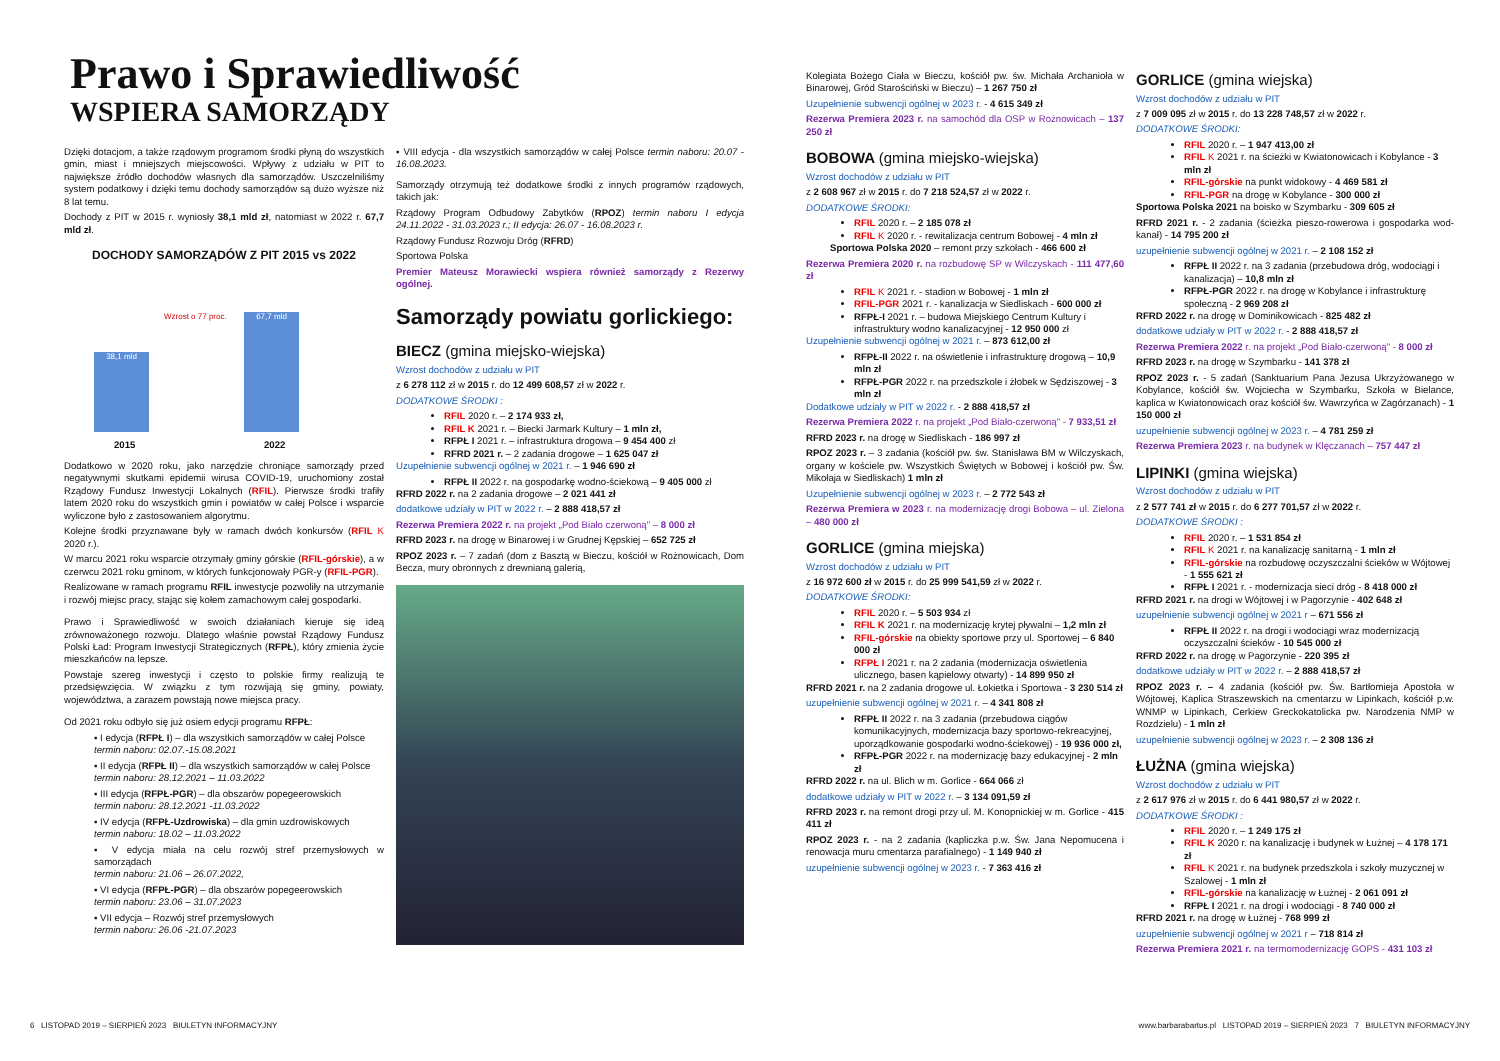Prawo i Sprawiedliwość
WSPIERA SAMORZĄDY
Dzięki dotacjom, a także rządowym programom środki płyną do wszystkich gmin, miast i mniejszych miejscowości. Wpływy z udziału w PIT to największe źródło dochodów własnych dla samorządów. Uszczelniliśmy system podatkowy i dzięki temu dochody samorządów są dużo wyższe niż 8 lat temu.
Dochody z PIT w 2015 r. wyniosły 38,1 mld zł, natomiast w 2022 r. 67,7 mld zł.
DOCHODY SAMORZĄDÓW Z PIT 2015 vs 2022
38,1 mld 67,7 mld
Wzrost o 77 proc.
2015 2022
Dodatkowo w 2020 roku, jako narzędzie chroniące samorządy przed negatywnymi skutkami epidemii wirusa COVID-19, uruchomiony został Rządowy Fundusz Inwestycji Lokalnych (RFIL). Pierwsze środki trafiły latem 2020 roku do wszystkich gmin i powiatów w całej Polsce i wsparcie wyliczone było z zastosowaniem algorytmu.
Kolejne środki przyznawane były w ramach dwóch konkursów (RFIL K 2020 r.).
W marcu 2021 roku wsparcie otrzymały gminy górskie (RFIL-górskie), a w czerwcu 2021 roku gminom, w których funkcjonowały PGR-y (RFIL-PGR).
Realizowane w ramach programu RFIL inwestycje pozwoliły na utrzymanie i rozwój miejsc pracy, stając się kołem zamachowym całej gospodarki.
Prawo i Sprawiedliwość w swoich działaniach kieruje się ideą zrównoważonego rozwoju. Dlatego właśnie powstał Rządowy Fundusz Polski Ład: Program Inwestycji Strategicznych (RFPŁ), który zmienia życie mieszkańców na lepsze.
Powstaje szereg inwestycji i często to polskie firmy realizują te przedsięwzięcia. W związku z tym rozwijają się gminy, powiaty, województwa, a zarazem powstają nowe miejsca pracy.
Od 2021 roku odbyło się już osiem edycji programu RFPŁ:
▪ I edycja (RFPŁ I) – dla wszystkich samorządów w całej Polsce
termin naboru: 02.07.-15.08.2021
▪ II edycja (RFPŁ II) – dla wszystkich samorządów w całej Polsce
termin naboru: 28.12.2021 – 11.03.2022
▪ III edycja (RFPŁ-PGR) – dla obszarów popegeerowskich
termin naboru: 28.12.2021 -11.03.2022
▪ IV edycja (RFPŁ-Uzdrowiska) – dla gmin uzdrowiskowych
termin naboru: 18.02 – 11.03.2022
▪ V edycja miała na celu rozwój stref przemysłowych w samorządach
termin naboru: 21.06 – 26.07.2022,
▪ VI edycja (RFPŁ-PGR) – dla obszarów popegeerowskich
termin naboru: 23.06 – 31.07.2023
▪ VII edycja – Rozwój stref przemysłowych
termin naboru: 26.06 -21.07.2023
▪ VIII edycja - dla wszystkich samorządów w całej Polsce termin naboru: 20.07 - 16.08.2023.
Samorządy otrzymują też dodatkowe środki z innych programów rządowych, takich jak:
Rządowy Program Odbudowy Zabytków (RPOZ) termin naboru I edycja 24.11.2022 - 31.03.2023 r.; II edycja: 26.07 - 16.08.2023 r.
Rządowy Fundusz Rozwoju Dróg (RFRD)
Sportowa Polska
Premier Mateusz Morawiecki wspiera również samorządy z Rezerwy ogólnej.
Samorządy powiatu gorlickiego:
BIECZ (gmina miejsko-wiejska)
Wzrost dochodów z udziału w PIT
z 6 278 112 zł w 2015 r. do 12 499 608,57 zł w 2022 r.
DODATKOWE ŚRODKI :
RFIL 2020 r. – 2 174 933 zł,
RFIL K 2021 r. – Biecki Jarmark Kultury – 1 mln zł,
RFPŁ I 2021 r. – infrastruktura drogowa – 9 454 400 zł
RFRD 2021 r. – 2 zadania drogowe – 1 625 047 zł
Uzupełnienie subwencji ogólnej w 2021 r. – 1 946 690 zł
RFPŁ II 2022 r. na gospodarkę wodno-ściekową – 9 405 000 zł
RFRD 2022 r. na 2 zadania drogowe – 2 021 441 zł
dodatkowe udziały w PIT w 2022 r. – 2 888 418,57 zł
Rezerwa Premiera 2022 r. na projekt „Pod Biało czerwoną" – 8 000 zł
RFRD 2023 r. na drogę w Binarowej i w Grudnej Kępskiej – 652 725 zł
RPOZ 2023 r. – 7 zadań (dom z Basztą w Bieczu, kościół w Rożnowicach, Dom Becza, mury obronnych z drewnianą galerią,
Kolegiata Bożego Ciała w Bieczu, kościół pw. św. Michała Archanioła w Binarowej, Gród Starościński w Bieczu) – 1 267 750 zł
Uzupełnienie subwencji ogólnej w 2023 r. - 4 615 349 zł
Rezerwa Premiera 2023 r. na samochód dla OSP w Rożnowicach – 137 250 zł
BOBOWA (gmina miejsko-wiejska)
Wzrost dochodów z udziału w PIT
z 2 608 967 zł w 2015 r. do 7 218 524,57 zł w 2022 r.
DODATKOWE ŚRODKI:
RFIL 2020 r. – 2 185 078 zł
RFIL K 2020 r. - rewitalizacja centrum Bobowej - 4 mln zł
Sportowa Polska 2020 – remont przy szkołach - 466 600 zł
Rezerwa Premiera 2020 r. na rozbudowę SP w Wilczyskach - 111 477,60 zł
RFIL K 2021 r. - stadion w Bobowej - 1 mln zł
RFIL-PGR 2021 r. - kanalizacja w Siedliskach - 600 000 zł
RFPŁ-I 2021 r. – budowa Miejskiego Centrum Kultury i infrastruktury wodno kanalizacyjnej - 12 950 000 zł
Uzupełnienie subwencji ogólnej w 2021 r. – 873 612,00 zł
RFPŁ-II 2022 r. na oświetlenie i infrastrukturę drogową – 10,9 mln zł
RFPŁ-PGR 2022 r. na przedszkole i żłobek w Sędziszowej - 3 mln zł
Dodatkowe udziały w PIT w 2022 r. - 2 888 418,57 zł
Rezerwa Premiera 2022 r. na projekt „Pod Biało-czerwoną" - 7 933,51 zł
RFRD 2023 r. na drogę w Siedliskach - 186 997 zł
RPOZ 2023 r. – 3 zadania (kościół pw. św. Stanisława BM w Wilczyskach, organy w kościele pw. Wszystkich Świętych w Bobowej i kościół pw. Św. Mikołaja w Siedliskach) 1 mln zł
Uzupełnienie subwencji ogólnej w 2023 r. – 2 772 543 zł
Rezerwa Premiera w 2023 r. na modernizację drogi Bobowa – ul. Zielona – 480 000 zł
GORLICE (gmina miejska)
Wzrost dochodów z udziału w PIT
z 16 972 600 zł w 2015 r. do 25 999 541,59 zł w 2022 r.
DODATKOWE ŚRODKI:
RFIL 2020 r. – 5 503 934 zł
RFIL K 2021 r. na modernizację krytej pływalni – 1,2 mln zł
RFIL-górskie na obiekty sportowe przy ul. Sportowej – 6 840 000 zł
RFPŁ I 2021 r. na 2 zadania (modernizacja oświetlenia ulicznego, basen kąpielowy otwarty) - 14 899 950 zł
RFRD 2021 r. na 2 zadania drogowe ul. Łokietka i Sportowa - 3 230 514 zł
uzupełnienie subwencji ogólnej w 2021 r. – 4 341 808 zł
RFPŁ II 2022 r. na 3 zadania (przebudowa ciągów komunikacyjnych, modernizacja bazy sportowo-rekreacyjnej, uporządkowanie gospodarki wodno-ściekowej) - 19 936 000 zł,
RFPŁ-PGR 2022 r. na modernizację bazy edukacyjnej - 2 mln zł
RFRD 2022 r. na ul. Blich w m. Gorlice - 664 066 zł
dodatkowe udziały w PIT w 2022 r. – 3 134 091,59 zł
RFRD 2023 r. na remont drogi przy ul. M. Konopnickiej w m. Gorlice - 415 411 zł
RPOZ 2023 r. - na 2 zadania (kapliczka p.w. Św. Jana Nepomucena i renowacja muru cmentarza parafialnego) - 1 149 940 zł
uzupełnienie subwencji ogólnej w 2023 r. - 7 363 416 zł
GORLICE (gmina wiejska)
Wzrost dochodów z udziału w PIT
z 7 009 095 zł w 2015 r. do 13 228 748,57 zł w 2022 r.
DODATKOWE ŚRODKI:
RFIL 2020 r. – 1 947 413,00 zł
RFIL K 2021 r. na ścieżki w Kwiatonowicach i Kobylance - 3 mln zł
RFIL-górskie na punkt widokowy - 4 469 581 zł
RFIL-PGR na drogę w Kobylance - 300 000 zł
Sportowa Polska 2021 na boisko w Szymbarku - 309 605 zł
RFRD 2021 r. - 2 zadania (ścieżka pieszo-rowerowa i gospodarka wod-kanał) - 14 795 200 zł
uzupełnienie subwencji ogólnej w 2021 r. – 2 108 152 zł
RFPŁ II 2022 r. na 3 zadania (przebudowa dróg, wodociągi i kanalizacja) – 10,8 mln zł
RFPŁ-PGR 2022 r. na drogę w Kobylance i infrastrukturę społeczną - 2 969 208 zł
RFRD 2022 r. na drogę w Dominikowicach - 825 482 zł
dodatkowe udziały w PIT w 2022 r. - 2 888 418,57 zł
Rezerwa Premiera 2022 r. na projekt „Pod Biało-czerwoną" - 8 000 zł
RFRD 2023 r. na drogę w Szymbarku - 141 378 zł
RPOZ 2023 r. - 5 zadań (Sanktuarium Pana Jezusa Ukrzyżowanego w Kobylance, kościół św. Wojciecha w Szymbarku, Szkoła w Bielance, kaplica w Kwiatonowicach oraz kościół św. Wawrzyńca w Zagórzanach) - 1 150 000 zł
uzupełnienie subwencji ogólnej w 2023 r. – 4 781 259 zł
Rezerwa Premiera 2023 r. na budynek w Klęczanach – 757 447 zł
LIPINKI (gmina wiejska)
Wzrost dochodów z udziału w PIT
z 2 577 741 zł w 2015 r. do 6 277 701,57 zł w 2022 r.
DODATKOWE ŚRODKI :
RFIL 2020 r. – 1 531 854 zł
RFIL K 2021 r. na kanalizację sanitarną - 1 mln zł
RFIL-górskie na rozbudowę oczyszczalni ścieków w Wójtowej - 1 555 621 zł
RFPŁ I 2021 r. - modernizacja sieci dróg - 8 418 000 zł
RFRD 2021 r. na drogi w Wójtowej i w Pagorzynie - 402 648 zł
uzupełnienie subwencji ogólnej w 2021 r – 671 556 zł
RFPŁ II 2022 r. na drogi i wodociągi wraz modernizacją oczyszczalni ścieków - 10 545 000 zł
RFRD 2022 r. na drogę w Pagorzynie - 220 395 zł
dodatkowe udziały w PIT w 2022 r. – 2 888 418,57 zł
RPOZ 2023 r. – 4 zadania (kościół pw. Św. Bartłomieja Apostoła w Wójtowej, Kaplica Straszewskich na cmentarzu w Lipinkach, kościół p.w. WNMP w Lipinkach, Cerkiew Greckokatolicka pw. Narodzenia NMP w Rozdzielu) - 1 mln zł
uzupełnienie subwencji ogólnej w 2023 r. – 2 308 136 zł
ŁUŻNA (gmina wiejska)
Wzrost dochodów z udziału w PIT
z 2 617 976 zł w 2015 r. do 6 441 980,57 zł w 2022 r.
DODATKOWE ŚRODKI :
RFIL 2020 r. – 1 249 175 zł
RFIL K 2020 r. na kanalizację i budynek w Łużnej – 4 178 171 zł
RFIL K 2021 r. na budynek przedszkola i szkoły muzycznej w Szalowej - 1 mln zł
RFIL-górskie na kanalizację w Łużnej - 2 061 091 zł
RFPŁ I 2021 r. na drogi i wodociągi - 8 740 000 zł
RFRD 2021 r. na drogę w Łużnej - 768 999 zł
uzupełnienie subwencji ogólnej w 2021 r – 718 814 zł
Rezerwa Premiera 2021 r. na termomodernizację GOPS - 431 103 zł
6 LISTOPAD 2019 – SIERPIEŃ 2023 BIULETYN INFORMACYJNY www.barbarabartus.pl LISTOPAD 2019 – SIERPIEŃ 2023 7 BIULETYN INFORMACYJNY